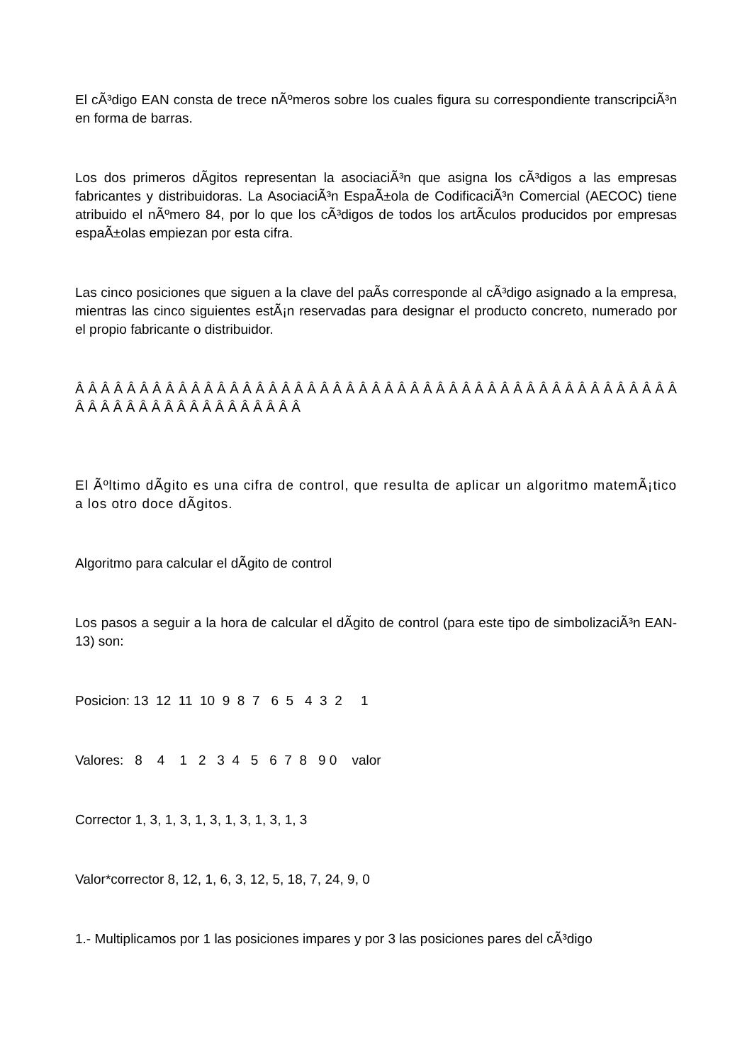El cÃ³digo EAN consta de trece nÃºmeros sobre los cuales figura su correspondiente transcripciÃ³n en forma de barras.
Los dos primeros dÃ­gitos representan la asociaciÃ³n que asigna los cÃ³digos a las empresas fabricantes y distribuidoras. La AsociaciÃ³n EspaÃ±ola de CodificaciÃ³n Comercial (AECOC) tiene atribuido el nÃºmero 84, por lo que los cÃ³digos de todos los artÃ­culos producidos por empresas espaÃ±olas empiezan por esta cifra.
Las cinco posiciones que siguen a la clave del paÃ­s corresponde al cÃ³digo asignado a la empresa, mientras las cinco siguientes estÃ¡n reservadas para designar el producto concreto, numerado por el propio fabricante o distribuidor.
Â Â Â Â Â Â Â Â Â Â Â Â Â Â Â Â Â Â Â Â Â Â Â Â Â Â Â Â Â Â Â Â Â Â Â Â Â Â Â Â Â Â Â Â Â Â Â Â Â Â Â Â Â Â Â Â Â Â Â Â Â Â Â Â Â
El Ãºltimo dÃ­gito es una cifra de control, que resulta de aplicar un algoritmo matemÃ¡tico a los otro doce dÃ­gitos.
Algoritmo para calcular el dÃ­gito de control
Los pasos a seguir a la hora de calcular el dÃ­gito de control (para este tipo de simbolizaciÃ³n EAN-13) son:
Posicion: 13 12 11 10 9 8 7 6 5 4 3 2 1
Valores: 8 4 1 2 3 4 5 6 7 8 9 0 valor
Corrector 1, 3, 1, 3, 1, 3, 1, 3, 1, 3, 1, 3
Valor*corrector 8, 12, 1, 6, 3, 12, 5, 18, 7, 24, 9, 0
1.- Multiplicamos por 1 las posiciones impares y por 3 las posiciones pares del cÃ³digo